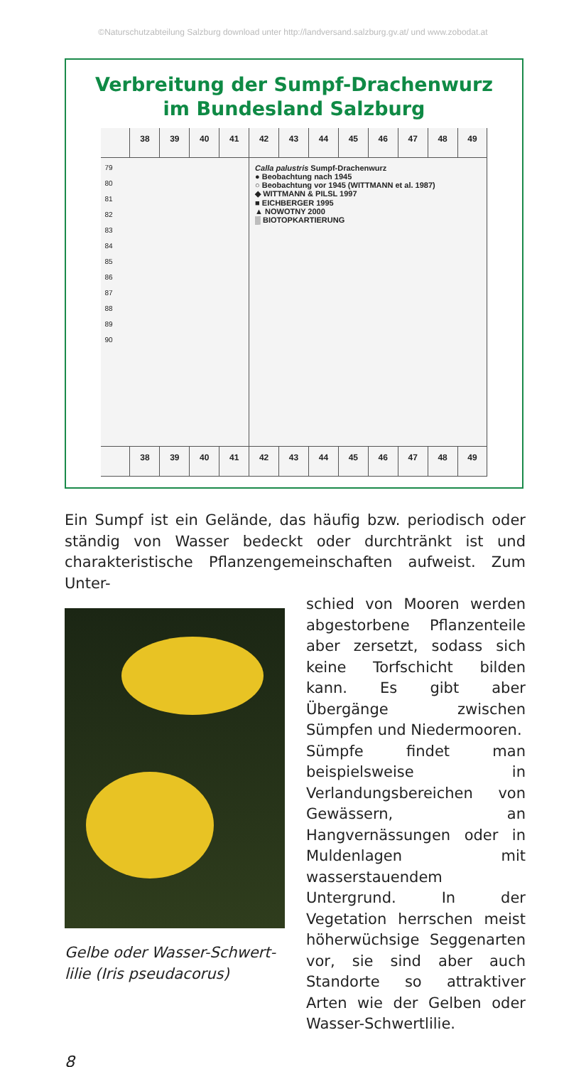©Naturschutzabteilung Salzburg download unter http://landversand.salzburg.gv.at/ und www.zobodat.at
Verbreitung der Sumpf-Drachenwurz
im Bundesland Salzburg
38
39
40
41
42
43
44
45
46
47
48
49
79
80
81
82
83
84
85
86
87
88
89
90
Calla palustris Sumpf-Drachenwurz
● Beobachtung nach 1945
○ Beobachtung vor 1945 (WITTMANN et al. 1987)
◆ WITTMANN & PILSL 1997
■ EICHBERGER 1995
▲ NOWOTNY 2000
▒ BIOTOPKARTIERUNG
38
39
40
41
42
43
44
45
46
47
48
49
Ein Sumpf ist ein Gelände, das häufig bzw. periodisch oder ständig von Wasser bedeckt oder durchtränkt ist und charakteristische Pflanzengemeinschaften aufweist. Zum Unter-
Gelbe oder Wasser-Schwert-
lilie (Iris pseudacorus)
schied von Mooren werden abgestorbene Pflanzenteile aber zersetzt, sodass sich keine Torfschicht bilden kann. Es gibt aber Übergänge zwischen Sümpfen und Niedermooren.
Sümpfe findet man beispielsweise in Verlandungsbereichen von Gewässern, an Hangvernässungen oder in Muldenlagen mit wasserstauendem Untergrund. In der Vegetation herrschen meist höherwüchsige Seggenarten vor, sie sind aber auch Standorte so attraktiver Arten wie der Gelben oder Wasser-Schwertlilie.
8